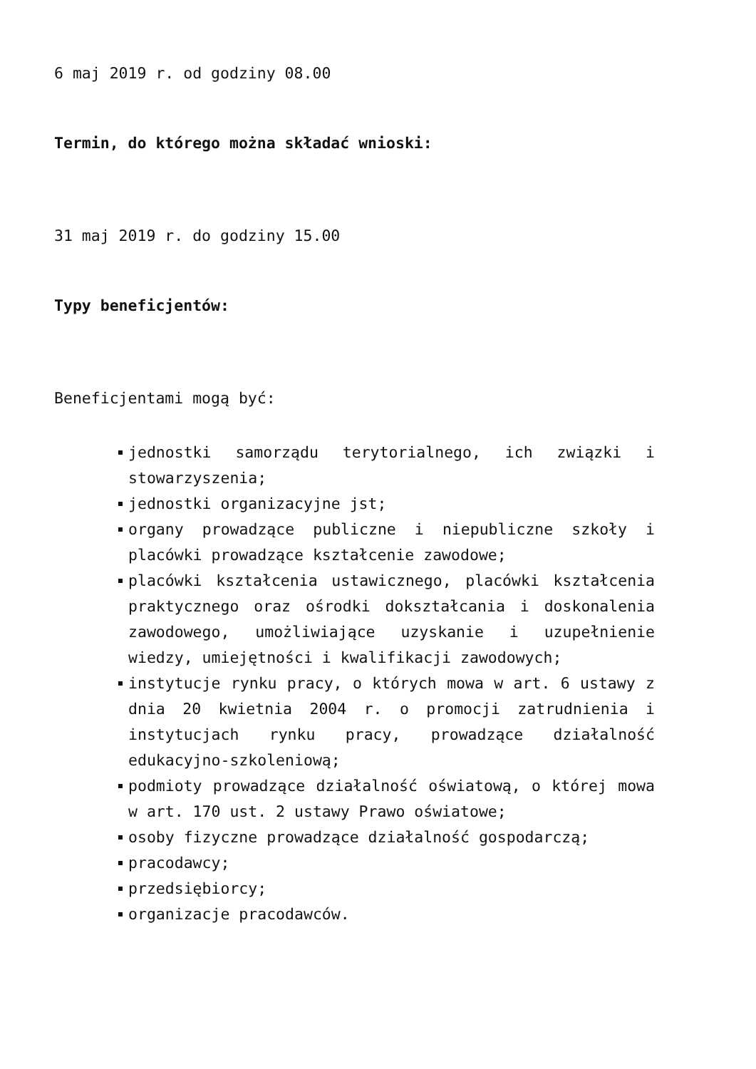6 maj 2019 r. od godziny 08.00
Termin, do którego można składać wnioski:
31 maj 2019 r. do godziny 15.00
Typy beneficjentów:
Beneficjentami mogą być:
jednostki samorządu terytorialnego, ich związki i stowarzyszenia;
jednostki organizacyjne jst;
organy prowadzące publiczne i niepubliczne szkoły i placówki prowadzące kształcenie zawodowe;
placówki kształcenia ustawicznego, placówki kształcenia praktycznego oraz ośrodki dokształcania i doskonalenia zawodowego, umożliwiające uzyskanie i uzupełnienie wiedzy, umiejętności i kwalifikacji zawodowych;
instytucje rynku pracy, o których mowa w art. 6 ustawy z dnia 20 kwietnia 2004 r. o promocji zatrudnienia i instytucjach rynku pracy, prowadzące działalność edukacyjno-szkoleniową;
podmioty prowadzące działalność oświatową, o której mowa w art. 170 ust. 2 ustawy Prawo oświatowe;
osoby fizyczne prowadzące działalność gospodarczą;
pracodawcy;
przedsiębiorcy;
organizacje pracodawców.